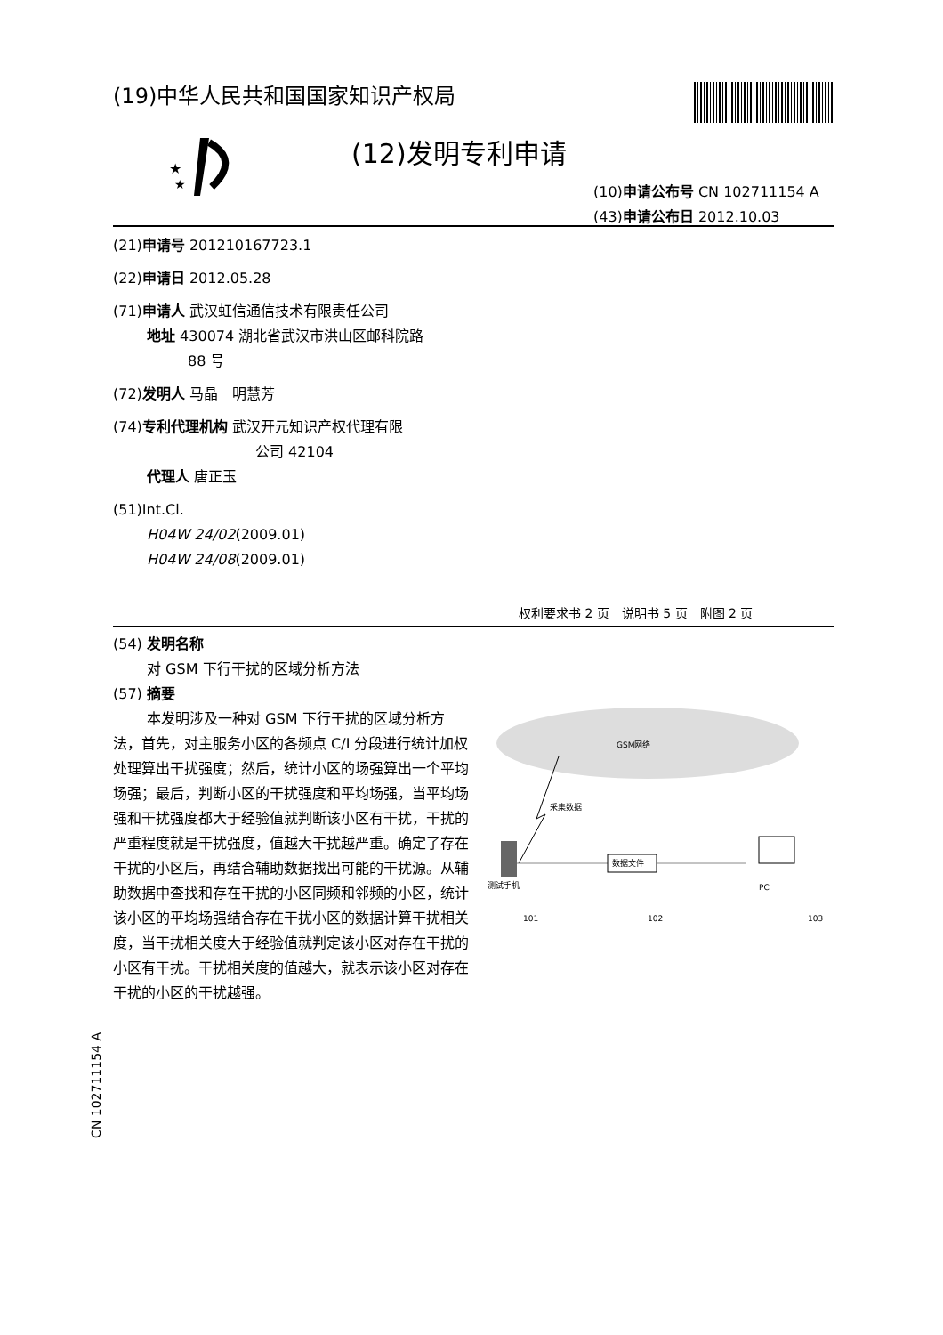(19)中华人民共和国国家知识产权局
★
★
(12)发明专利申请
(10)申请公布号 CN 102711154 A
(43)申请公布日 2012.10.03
(21)申请号 201210167723.1
(22)申请日 2012.05.28
(71)申请人 武汉虹信通信技术有限责任公司
地址 430074 湖北省武汉市洪山区邮科院路
88 号
(72)发明人 马晶　明慧芳
(74)专利代理机构 武汉开元知识产权代理有限
公司 42104
代理人 唐正玉
(51)Int.Cl.
H04W 24/02(2009.01)
H04W 24/08(2009.01)
权利要求书 2 页　说明书 5 页　附图 2 页
(54) 发明名称
对 GSM 下行干扰的区域分析方法
(57) 摘要
本发明涉及一种对 GSM 下行干扰的区域分析方法，首先，对主服务小区的各频点 C/I 分段进行统计加权处理算出干扰强度；然后，统计小区的场强算出一个平均场强；最后，判断小区的干扰强度和平均场强，当平均场强和干扰强度都大于经验值就判断该小区有干扰，干扰的严重程度就是干扰强度，值越大干扰越严重。确定了存在干扰的小区后，再结合辅助数据找出可能的干扰源。从辅助数据中查找和存在干扰的小区同频和邻频的小区，统计该小区的平均场强结合存在干扰小区的数据计算干扰相关度，当干扰相关度大于经验值就判定该小区对存在干扰的小区有干扰。干扰相关度的值越大，就表示该小区对存在干扰的小区的干扰越强。
GSM网络
采集数据
数据文件
测试手机
PC
101
102
103
CN 102711154 A